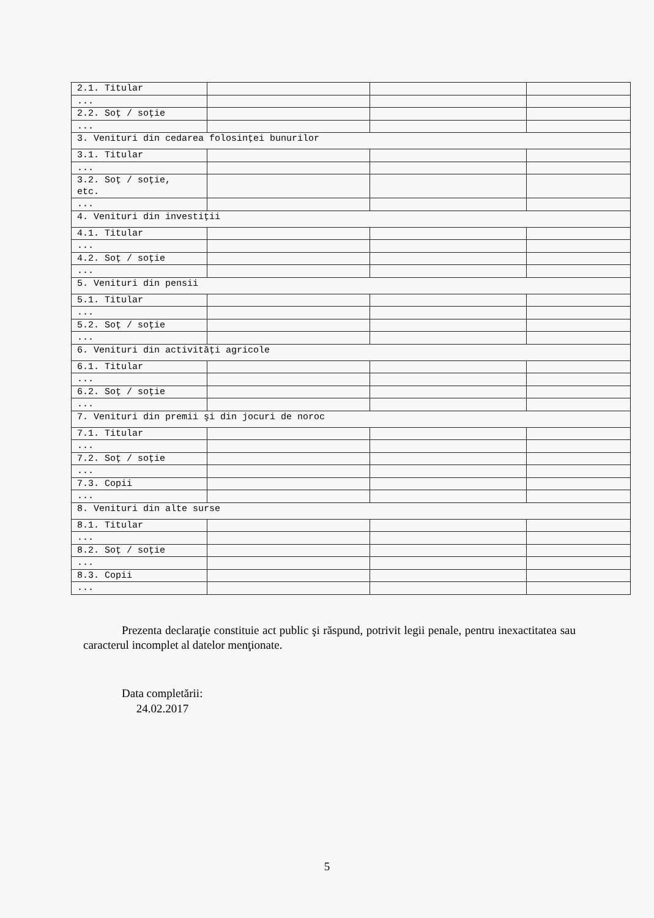| 2.1. Titular | | | |
| ... | | | |
| 2.2. Soţ / soţie | | | |
| ... | | | |
| 3. Venituri din cedarea folosinţei bunurilor | | | |
| 3.1. Titular | | | |
| ... | | | |
| 3.2. Soţ / soţie, etc. | | | |
| ... | | | |
| 4. Venituri din investiţii | | | |
| 4.1. Titular | | | |
| ... | | | |
| 4.2. Soţ / soţie | | | |
| ... | | | |
| 5. Venituri din pensii | | | |
| 5.1. Titular | | | |
| ... | | | |
| 5.2. Soţ / soţie | | | |
| ... | | | |
| 6. Venituri din activităţi agricole | | | |
| 6.1. Titular | | | |
| ... | | | |
| 6.2. Soţ / soţie | | | |
| ... | | | |
| 7. Venituri din premii şi din jocuri de noroc | | | |
| 7.1. Titular | | | |
| ... | | | |
| 7.2. Soţ / soţie | | | |
| ... | | | |
| 7.3. Copii | | | |
| ... | | | |
| 8. Venituri din alte surse | | | |
| 8.1. Titular | | | |
| ... | | | |
| 8.2. Soţ / soţie | | | |
| ... | | | |
| 8.3. Copii | | | |
| ... | | | |
Prezenta declaraţie constituie act public şi răspund, potrivit legii penale, pentru inexactitatea sau caracterul incomplet al datelor menţionate.
Data completării:
24.02.2017
5